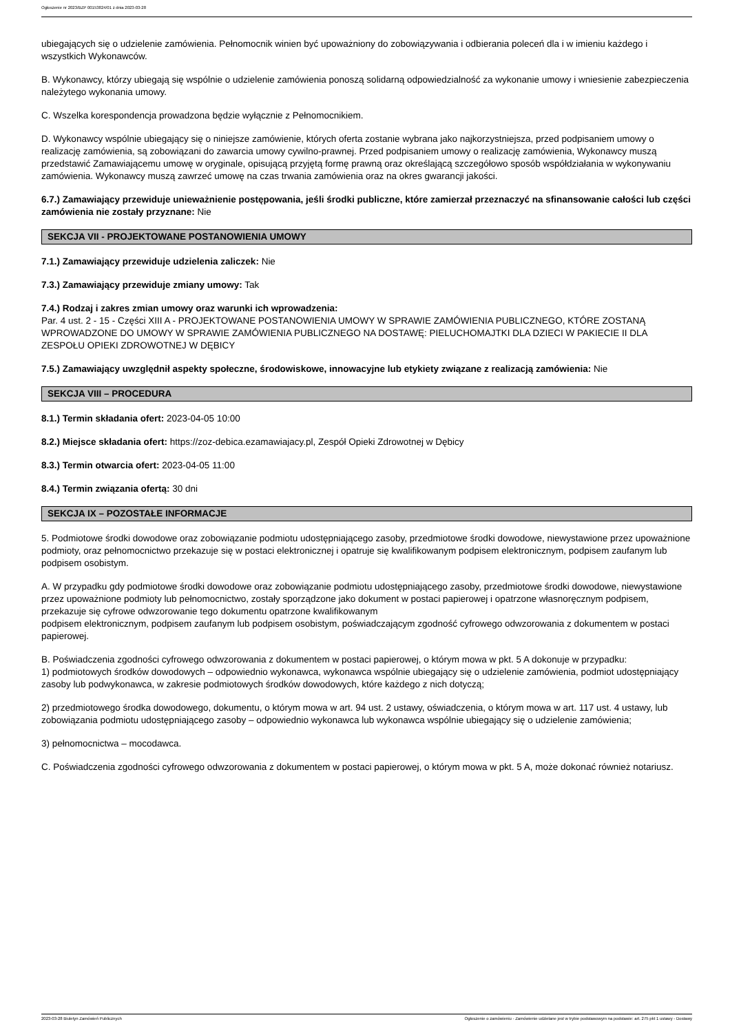Ogłoszenie nr 2023/BZP 00153824/01 z dnia 2023-03-28
ubiegających się o udzielenie zamówienia. Pełnomocnik winien być upoważniony do zobowiązywania i odbierania poleceń dla i w imieniu każdego i wszystkich Wykonawców.
B. Wykonawcy, którzy ubiegają się wspólnie o udzielenie zamówienia ponoszą solidarną odpowiedzialność za wykonanie umowy i wniesienie zabezpieczenia należytego wykonania umowy.
C. Wszelka korespondencja prowadzona będzie wyłącznie z Pełnomocnikiem.
D. Wykonawcy wspólnie ubiegający się o niniejsze zamówienie, których oferta zostanie wybrana jako najkorzystniejsza, przed podpisaniem umowy o realizację zamówienia, są zobowiązani do zawarcia umowy cywilno-prawnej. Przed podpisaniem umowy o realizację zamówienia, Wykonawcy muszą przedstawić Zamawiającemu umowę w oryginale, opisującą przyjętą formę prawną oraz określającą szczegółowo sposób współdziałania w wykonywaniu zamówienia. Wykonawcy muszą zawrzeć umowę na czas trwania zamówienia oraz na okres gwarancji jakości.
6.7.) Zamawiający przewiduje unieważnienie postępowania, jeśli środki publiczne, które zamierzał przeznaczyć na sfinansowanie całości lub części zamówienia nie zostały przyznane: Nie
SEKCJA VII - PROJEKTOWANE POSTANOWIENIA UMOWY
7.1.) Zamawiający przewiduje udzielenia zaliczek: Nie
7.3.) Zamawiający przewiduje zmiany umowy: Tak
7.4.) Rodzaj i zakres zmian umowy oraz warunki ich wprowadzenia:
Par. 4 ust. 2 - 15 - Części XIII A - PROJEKTOWANE POSTANOWIENIA UMOWY W SPRAWIE ZAMÓWIENIA PUBLICZNEGO, KTÓRE ZOSTANĄ WPROWADZONE DO UMOWY W SPRAWIE ZAMÓWIENIA PUBLICZNEGO NA DOSTAWĘ: PIELUCHOMAJTKI DLA DZIECI W PAKIECIE II DLA ZESPOŁU OPIEKI ZDROWOTNEJ W DĘBICY
7.5.) Zamawiający uwzględnił aspekty społeczne, środowiskowe, innowacyjne lub etykiety związane z realizacją zamówienia: Nie
SEKCJA VIII – PROCEDURA
8.1.) Termin składania ofert: 2023-04-05 10:00
8.2.) Miejsce składania ofert: https://zoz-debica.ezamawiajacy.pl, Zespół Opieki Zdrowotnej w Dębicy
8.3.) Termin otwarcia ofert: 2023-04-05 11:00
8.4.) Termin związania ofertą: 30 dni
SEKCJA IX – POZOSTAŁE INFORMACJE
5. Podmiotowe środki dowodowe oraz zobowiązanie podmiotu udostępniającego zasoby, przedmiotowe środki dowodowe, niewystawione przez upoważnione podmioty, oraz pełnomocnictwo przekazuje się w postaci elektronicznej i opatruje się kwalifikowanym podpisem elektronicznym, podpisem zaufanym lub podpisem osobistym.
A. W przypadku gdy podmiotowe środki dowodowe oraz zobowiązanie podmiotu udostępniającego zasoby, przedmiotowe środki dowodowe, niewystawione przez upoważnione podmioty lub pełnomocnictwo, zostały sporządzone jako dokument w postaci papierowej i opatrzone własnoręcznym podpisem, przekazuje się cyfrowe odwzorowanie tego dokumentu opatrzone kwalifikowanym
podpisem elektronicznym, podpisem zaufanym lub podpisem osobistym, poświadczającym zgodność cyfrowego odwzorowania z dokumentem w postaci papierowej.
B. Poświadczenia zgodności cyfrowego odwzorowania z dokumentem w postaci papierowej, o którym mowa w pkt. 5 A dokonuje w przypadku:
1) podmiotowych środków dowodowych – odpowiednio wykonawca, wykonawca wspólnie ubiegający się o udzielenie zamówienia, podmiot udostępniający zasoby lub podwykonawca, w zakresie podmiotowych środków dowodowych, które każdego z nich dotyczą;
2) przedmiotowego środka dowodowego, dokumentu, o którym mowa w art. 94 ust. 2 ustawy, oświadczenia, o którym mowa w art. 117 ust. 4 ustawy, lub zobowiązania podmiotu udostępniającego zasoby – odpowiednio wykonawca lub wykonawca wspólnie ubiegający się o udzielenie zamówienia;
3) pełnomocnictwa – mocodawca.
C. Poświadczenia zgodności cyfrowego odwzorowania z dokumentem w postaci papierowej, o którym mowa w pkt. 5 A, może dokonać również notariusz.
2023-03-28 Biuletyn Zamówień Publicznych Ogłoszenie o zamówieniu - Zamówienie udzielane jest w trybie podstawowym na podstawie: art. 275 pkt 1 ustawy - Dostawy